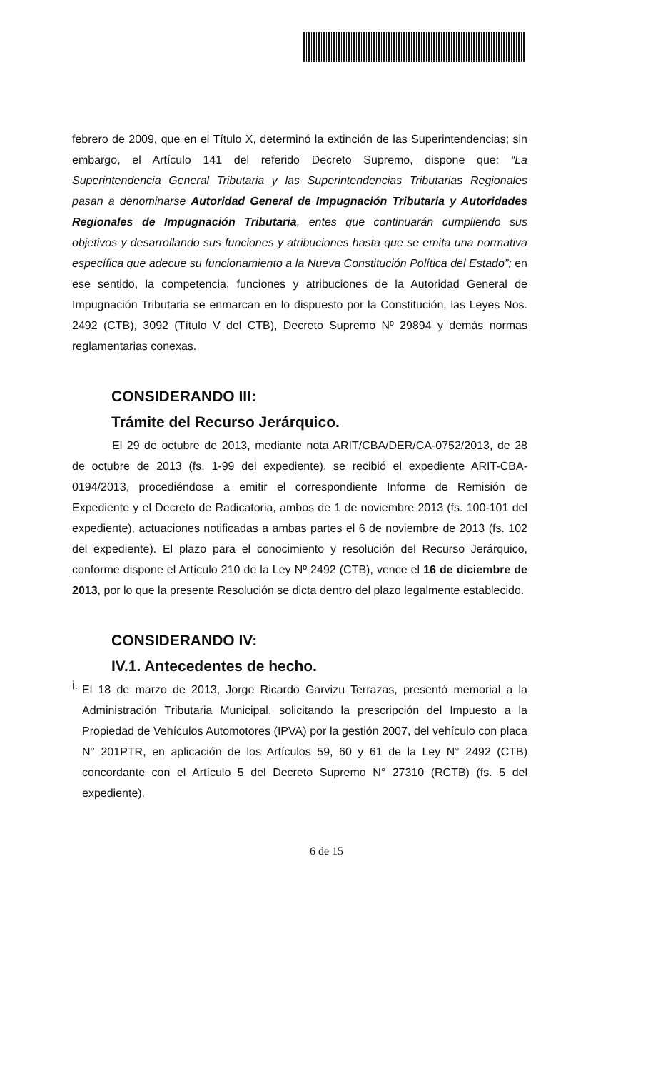febrero de 2009, que en el Título X, determinó la extinción de las Superintendencias; sin embargo, el Artículo 141 del referido Decreto Supremo, dispone que: “La Superintendencia General Tributaria y las Superintendencias Tributarias Regionales pasan a denominarse Autoridad General de Impugnación Tributaria y Autoridades Regionales de Impugnación Tributaria, entes que continuarán cumpliendo sus objetivos y desarrollando sus funciones y atribuciones hasta que se emita una normativa específica que adecue su funcionamiento a la Nueva Constitución Política del Estado”; en ese sentido, la competencia, funciones y atribuciones de la Autoridad General de Impugnación Tributaria se enmarcan en lo dispuesto por la Constitución, las Leyes Nos. 2492 (CTB), 3092 (Título V del CTB), Decreto Supremo Nº 29894 y demás normas reglamentarias conexas.
CONSIDERANDO III:
Trámite del Recurso Jerárquico.
El 29 de octubre de 2013, mediante nota ARIT/CBA/DER/CA-0752/2013, de 28 de octubre de 2013 (fs. 1-99 del expediente), se recibió el expediente ARIT-CBA-0194/2013, procediéndose a emitir el correspondiente Informe de Remisión de Expediente y el Decreto de Radicatoria, ambos de 1 de noviembre 2013 (fs. 100-101 del expediente), actuaciones notificadas a ambas partes el 6 de noviembre de 2013 (fs. 102 del expediente). El plazo para el conocimiento y resolución del Recurso Jerárquico, conforme dispone el Artículo 210 de la Ley Nº 2492 (CTB), vence el 16 de diciembre de 2013, por lo que la presente Resolución se dicta dentro del plazo legalmente establecido.
CONSIDERANDO IV:
IV.1. Antecedentes de hecho.
i.
El 18 de marzo de 2013, Jorge Ricardo Garvizu Terrazas, presentó memorial a la Administración Tributaria Municipal, solicitando la prescripción del Impuesto a la Propiedad de Vehículos Automotores (IPVA) por la gestión 2007, del vehículo con placa N° 201PTR, en aplicación de los Artículos 59, 60 y 61 de la Ley N° 2492 (CTB) concordante con el Artículo 5 del Decreto Supremo N° 27310 (RCTB) (fs. 5 del expediente).
6 de 15